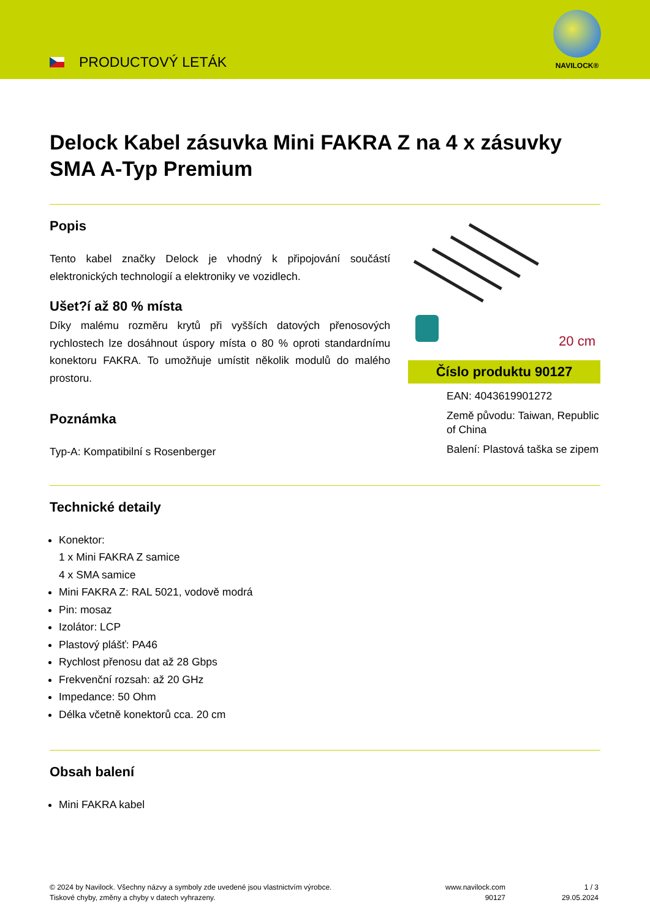PRODUCTOVÝ LETÁK
NAVILOCK®
Delock Kabel zásuvka Mini FAKRA Z na 4 x zásuvky SMA A-Typ Premium
Popis
Tento kabel značky Delock je vhodný k připojování součástí elektronických technologií a elektroniky ve vozidlech.
Ušet?í až 80 % místa
Díky malému rozměru krytů při vyšších datových přenosových rychlostech lze dosáhnout úspory místa o 80 % oproti standardnímu konektoru FAKRA. To umožňuje umístit několik modulů do malého prostoru.
Poznámka
Typ-A: Kompatibilní s Rosenberger
20 cm
Číslo produktu 90127
EAN: 4043619901272
Země původu: Taiwan, Republic of China
Balení: Plastová taška se zipem
Technické detaily
Konektor:
1 x Mini FAKRA Z samice
4 x SMA samice
Mini FAKRA Z: RAL 5021, vodově modrá
Pin: mosaz
Izolátor: LCP
Plastový plášť: PA46
Rychlost přenosu dat až 28 Gbps
Frekvenční rozsah: až 20 GHz
Impedance: 50 Ohm
Délka včetně konektorů cca. 20 cm
Obsah balení
Mini FAKRA kabel
© 2024 by Navilock. Všechny názvy a symboly zde uvedené jsou vlastnictvím výrobce.
Tiskové chyby, změny a chyby v datech vyhrazeny.
www.navilock.com
90127
1 / 3
29.05.2024